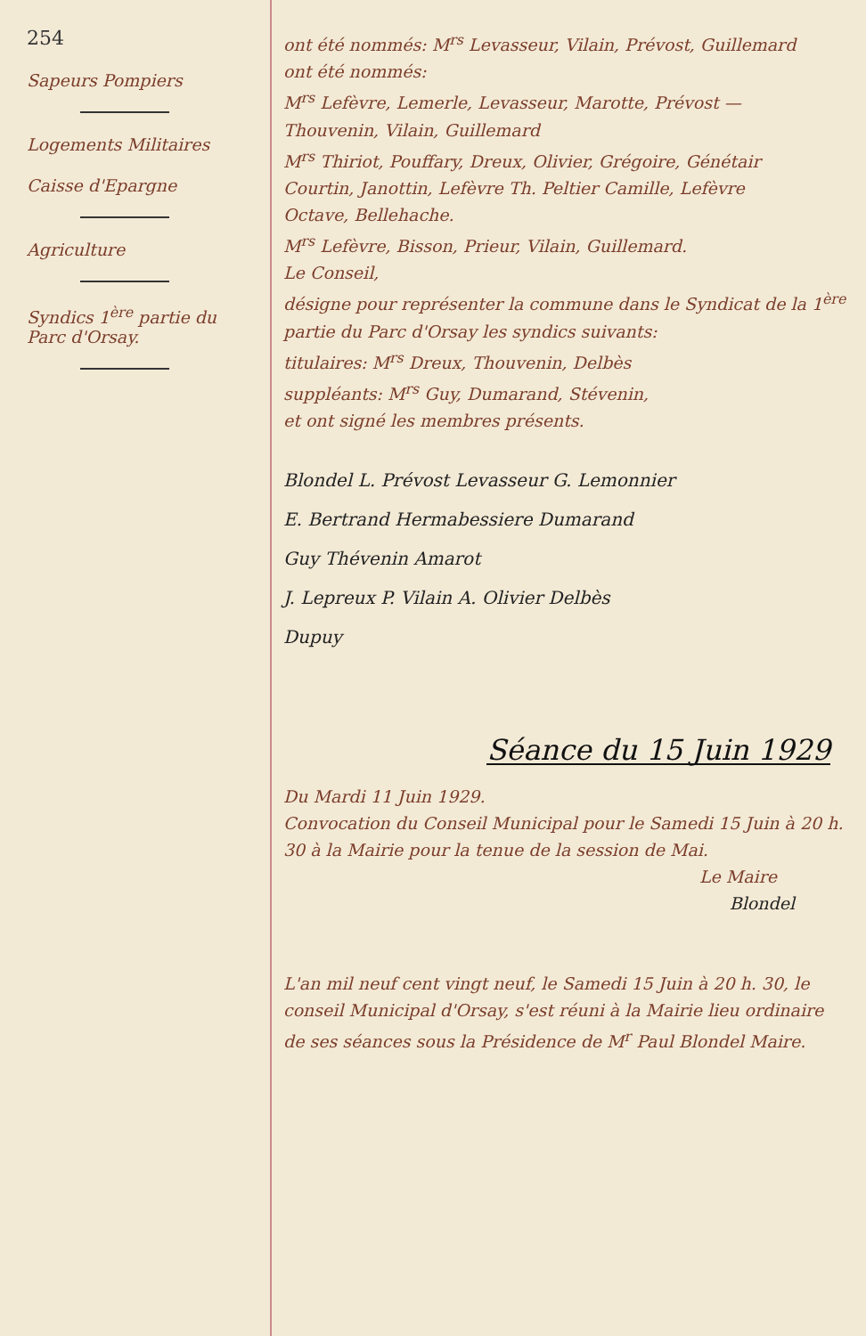254
Sapeurs Pompiers
Logements Militaires
Caisse d'Epargne
Agriculture
Syndics 1<sup>ère</sup> partie du Parc d'Orsay.
ont été nommés: M<sup>rs</sup> Levasseur, Vilain, Prévost, Guillemard
ont été nommés:
M<sup>rs</sup> Lefèvre, Lemerle, Levasseur, Marotte, Prévost —
Thouvenin, Vilain, Guillemard
M<sup>rs</sup> Thiriot, Pouffary, Dreux, Olivier, Grégoire, Génétair
Courtin, Janottin, Lefèvre Th. Peltier Camille, Lefèvre
Octave, Bellehache.
M<sup>rs</sup> Lefèvre, Bisson, Prieur, Vilain, Guillemard.
Le Conseil,
désigne pour représenter la commune dans le Syndicat de la 1<sup>ère</sup> partie du Parc d'Orsay les syndics suivants:
titulaires: M<sup>rs</sup> Dreux, Thouvenin, Delbès
suppléants: M<sup>rs</sup> Guy, Dumarand, Stévenin,
et ont signé les membres présents.
Blondel L. Prévost Levasseur G. Lemonnier
E. Bertrand Hermabessiere Dumarand
Guy Thévenin Amarot
J. Lepreux P. Vilain A. Olivier Delbès
Dupuy
Séance du 15 Juin 1929
Du Mardi 11 Juin 1929.
Convocation du Conseil Municipal pour le Samedi 15 Juin à 20 h. 30 à la Mairie pour la tenue de la session de Mai.
Le Maire
Blondel
L'an mil neuf cent vingt neuf, le Samedi 15 Juin à 20 h. 30, le conseil Municipal d'Orsay, s'est réuni à la Mairie lieu ordinaire de ses séances sous la Présidence de M<sup>r</sup> Paul Blondel Maire.